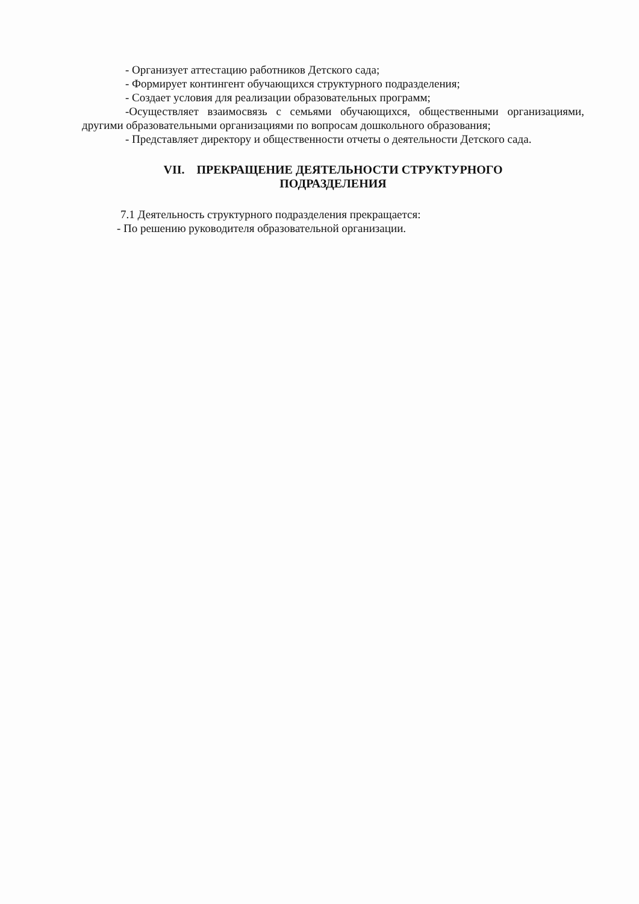- Организует аттестацию работников Детского сада;
- Формирует контингент обучающихся структурного подразделения;
- Создает условия для реализации образовательных программ;
-Осуществляет взаимосвязь с семьями обучающихся, общественными организациями, другими образовательными организациями по вопросам дошкольного образования;
- Представляет директору и общественности отчеты о деятельности Детского сада.
VII. ПРЕКРАЩЕНИЕ ДЕЯТЕЛЬНОСТИ СТРУКТУРНОГО
ПОДРАЗДЕЛЕНИЯ
7.1 Деятельность структурного подразделения прекращается:
- По решению руководителя образовательной организации.